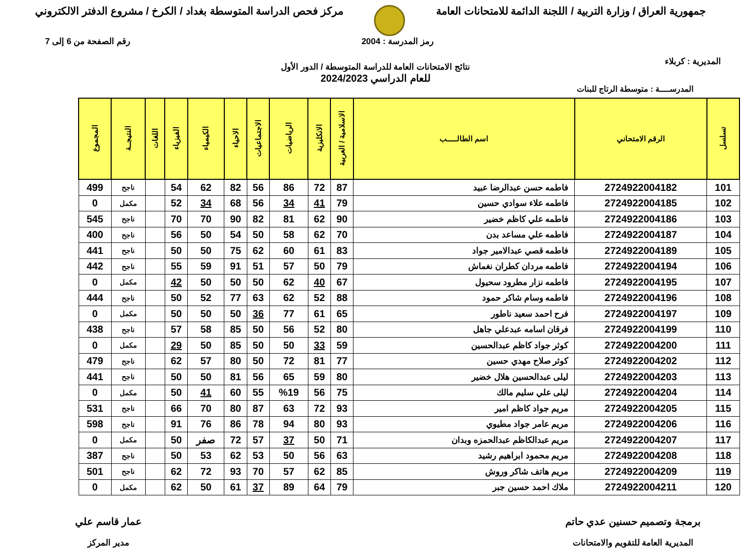جمهورية العراق / وزارة التربية / اللجنة الدائمة للامتحانات العامة
مركز فحص الدراسة المتوسطة بغداد / الكرخ / مشروع الدفتر الالكتروني
المديرية : كربلاء
رمز المدرسة : 2004 رقم الصفحة من 6 إلى 7
نتائج الامتحانات العامة للدراسة المتوسطة / الدور الأول
للعام الدراسي 2024/2023
المدرســــة : متوسطة الرتاج للبنات
| تسلسل | الرقم الامتحاني | اسم الطالـــــب | الاسلامية / العربية | الانكليزية | الرياضيات | الاجتماعيات | الاحياء | الكيمياء | الفيزياء | اللغات | النتيجــة | المجموع |
| --- | --- | --- | --- | --- | --- | --- | --- | --- | --- | --- | --- | --- |
| 101 | 2724922004182 | فاطمه حسن عبدالرضا عبيد | 87 | 72 | 86 | 56 | 82 | 62 | 54 | | ناجح | 499 |
| 102 | 2724922004185 | فاطمه علاء سوادي حسين | 79 | 41 | 34 | 56 | 68 | 34 | 52 | | مكمل | 0 |
| 103 | 2724922004186 | فاطمه علي كاظم خضير | 90 | 62 | 81 | 82 | 90 | 70 | 70 | | ناجح | 545 |
| 104 | 2724922004187 | فاطمه علي مساعد بدن | 70 | 62 | 58 | 50 | 54 | 50 | 56 | | ناجح | 400 |
| 105 | 2724922004189 | فاطمه قصي عبدالامير جواد | 83 | 61 | 60 | 62 | 75 | 50 | 50 | | ناجح | 441 |
| 106 | 2724922004194 | فاطمه مردان كطران نغماش | 79 | 50 | 57 | 51 | 91 | 59 | 55 | | ناجح | 442 |
| 107 | 2724922004195 | فاطمه نزار مطرود سحيول | 67 | 40 | 62 | 50 | 50 | 50 | 42 | | مكمل | 0 |
| 108 | 2724922004196 | فاطمه وسام شاكر حمود | 88 | 52 | 62 | 63 | 77 | 52 | 50 | | ناجح | 444 |
| 109 | 2724922004197 | فرح احمد سعيد ناطور | 65 | 61 | 77 | 36 | 50 | 50 | 50 | | مكمل | 0 |
| 110 | 2724922004199 | فرقان اسامه عبدعلي جاهل | 80 | 52 | 56 | 50 | 85 | 58 | 57 | | ناجح | 438 |
| 111 | 2724922004200 | كوثر جواد كاظم عبدالحسين | 59 | 33 | 50 | 50 | 85 | 50 | 29 | | مكمل | 0 |
| 112 | 2724922004202 | كوثر صلاح مهدي حسين | 77 | 81 | 72 | 50 | 80 | 57 | 62 | | ناجح | 479 |
| 113 | 2724922004203 | ليلى عبدالحسين هلال خضير | 80 | 59 | 65 | 56 | 81 | 50 | 50 | | ناجح | 441 |
| 114 | 2724922004204 | ليلى علي سليم مالك | 75 | 56 | %19 | 55 | 60 | 41 | 50 | | مكمل | 0 |
| 115 | 2724922004205 | مريم جواد كاظم امير | 93 | 72 | 63 | 87 | 80 | 70 | 66 | | ناجح | 531 |
| 116 | 2724922004206 | مريم عامر جواد مطيوي | 93 | 80 | 94 | 78 | 86 | 76 | 91 | | ناجح | 598 |
| 117 | 2724922004207 | مريم عبدالكاظم عبدالحمزه وبدان | 71 | 50 | 37 | 57 | 72 | صفر | 50 | | مكمل | 0 |
| 118 | 2724922004208 | مريم محمود ابراهيم رشيد | 63 | 56 | 50 | 53 | 62 | 53 | 50 | | ناجح | 387 |
| 119 | 2724922004209 | مريم هاتف شاكر وروش | 85 | 62 | 57 | 70 | 93 | 72 | 62 | | ناجح | 501 |
| 120 | 2724922004211 | ملاك احمد حسين جبر | 79 | 64 | 89 | 37 | 61 | 50 | 62 | | مكمل | 0 |
برمجة وتصميم حسنين عدي حاتم
المديرية العامة للتقويم والامتحانات
عمار قاسم علي
مدير المركز